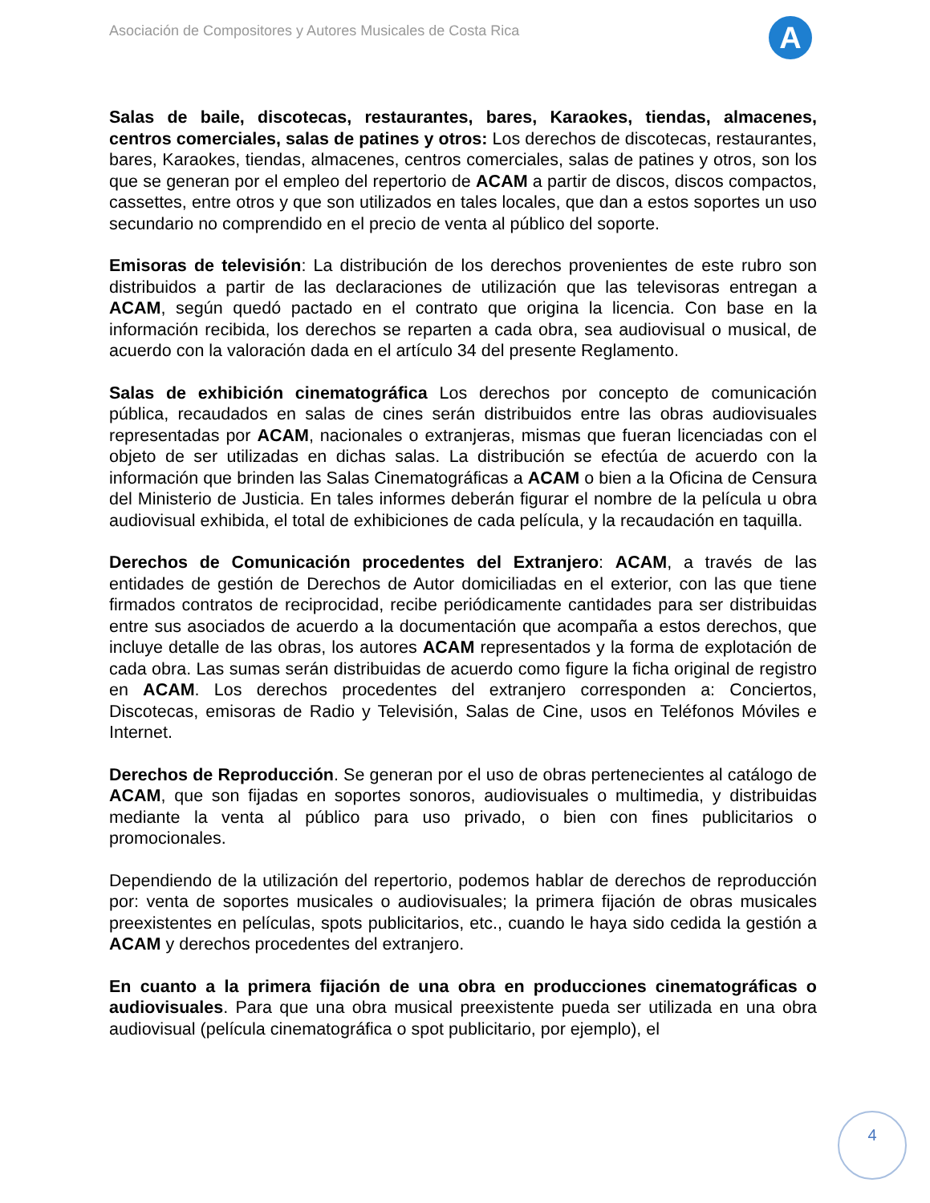Asociación de Compositores y Autores Musicales de Costa Rica
A
Salas de baile, discotecas, restaurantes, bares, Karaokes, tiendas, almacenes, centros comerciales, salas de patines y otros: Los derechos de discotecas, restaurantes, bares, Karaokes, tiendas, almacenes, centros comerciales, salas de patines y otros, son los que se generan por el empleo del repertorio de ACAM a partir de discos, discos compactos, cassettes, entre otros y que son utilizados en tales locales, que dan a estos soportes un uso secundario no comprendido en el precio de venta al público del soporte.
Emisoras de televisión: La distribución de los derechos provenientes de este rubro son distribuidos a partir de las declaraciones de utilización que las televisoras entregan a ACAM, según quedó pactado en el contrato que origina la licencia. Con base en la información recibida, los derechos se reparten a cada obra, sea audiovisual o musical, de acuerdo con la valoración dada en el artículo 34 del presente Reglamento.
Salas de exhibición cinematográfica Los derechos por concepto de comunicación pública, recaudados en salas de cines serán distribuidos entre las obras audiovisuales representadas por ACAM, nacionales o extranjeras, mismas que fueran licenciadas con el objeto de ser utilizadas en dichas salas. La distribución se efectúa de acuerdo con la información que brinden las Salas Cinematográficas a ACAM o bien a la Oficina de Censura del Ministerio de Justicia. En tales informes deberán figurar el nombre de la película u obra audiovisual exhibida, el total de exhibiciones de cada película, y la recaudación en taquilla.
Derechos de Comunicación procedentes del Extranjero: ACAM, a través de las entidades de gestión de Derechos de Autor domiciliadas en el exterior, con las que tiene firmados contratos de reciprocidad, recibe periódicamente cantidades para ser distribuidas entre sus asociados de acuerdo a la documentación que acompaña a estos derechos, que incluye detalle de las obras, los autores ACAM representados y la forma de explotación de cada obra. Las sumas serán distribuidas de acuerdo como figure la ficha original de registro en ACAM. Los derechos procedentes del extranjero corresponden a: Conciertos, Discotecas, emisoras de Radio y Televisión, Salas de Cine, usos en Teléfonos Móviles e Internet.
Derechos de Reproducción. Se generan por el uso de obras pertenecientes al catálogo de ACAM, que son fijadas en soportes sonoros, audiovisuales o multimedia, y distribuidas mediante la venta al público para uso privado, o bien con fines publicitarios o promocionales.
Dependiendo de la utilización del repertorio, podemos hablar de derechos de reproducción por: venta de soportes musicales o audiovisuales; la primera fijación de obras musicales preexistentes en películas, spots publicitarios, etc., cuando le haya sido cedida la gestión a ACAM y derechos procedentes del extranjero.
En cuanto a la primera fijación de una obra en producciones cinematográficas o audiovisuales. Para que una obra musical preexistente pueda ser utilizada en una obra audiovisual (película cinematográfica o spot publicitario, por ejemplo), el
4